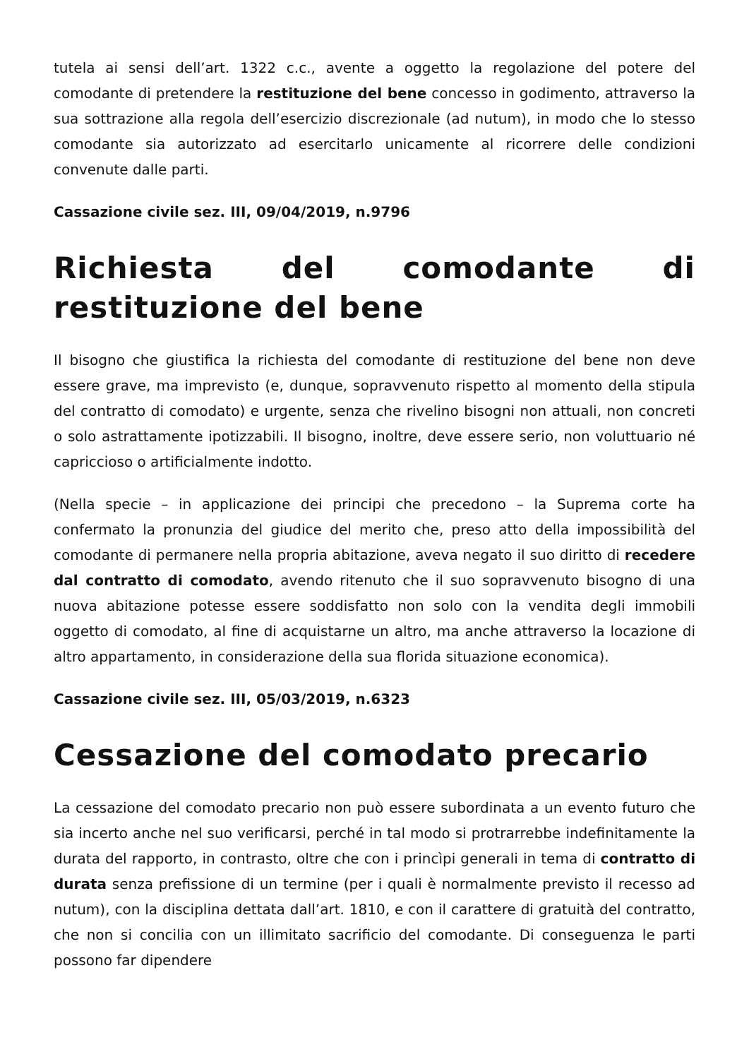tutela ai sensi dell’art. 1322 c.c., avente a oggetto la regolazione del potere del comodante di pretendere la restituzione del bene concesso in godimento, attraverso la sua sottrazione alla regola dell’esercizio discrezionale (ad nutum), in modo che lo stesso comodante sia autorizzato ad esercitarlo unicamente al ricorrere delle condizioni convenute dalle parti.
Cassazione civile sez. III, 09/04/2019, n.9796
Richiesta del comodante di restituzione del bene
Il bisogno che giustifica la richiesta del comodante di restituzione del bene non deve essere grave, ma imprevisto (e, dunque, sopravvenuto rispetto al momento della stipula del contratto di comodato) e urgente, senza che rivelino bisogni non attuali, non concreti o solo astrattamente ipotizzabili. Il bisogno, inoltre, deve essere serio, non voluttuario né capriccioso o artificialmente indotto.
(Nella specie – in applicazione dei principi che precedono – la Suprema corte ha confermato la pronunzia del giudice del merito che, preso atto della impossibilità del comodante di permanere nella propria abitazione, aveva negato il suo diritto di recedere dal contratto di comodato, avendo ritenuto che il suo sopravvenuto bisogno di una nuova abitazione potesse essere soddisfatto non solo con la vendita degli immobili oggetto di comodato, al fine di acquistarne un altro, ma anche attraverso la locazione di altro appartamento, in considerazione della sua florida situazione economica).
Cassazione civile sez. III, 05/03/2019, n.6323
Cessazione del comodato precario
La cessazione del comodato precario non può essere subordinata a un evento futuro che sia incerto anche nel suo verificarsi, perché in tal modo si protrarrebbe indefinitamente la durata del rapporto, in contrasto, oltre che con i princìpi generali in tema di contratto di durata senza prefissione di un termine (per i quali è normalmente previsto il recesso ad nutum), con la disciplina dettata dall’art. 1810, e con il carattere di gratuità del contratto, che non si concilia con un illimitato sacrificio del comodante. Di conseguenza le parti possono far dipendere